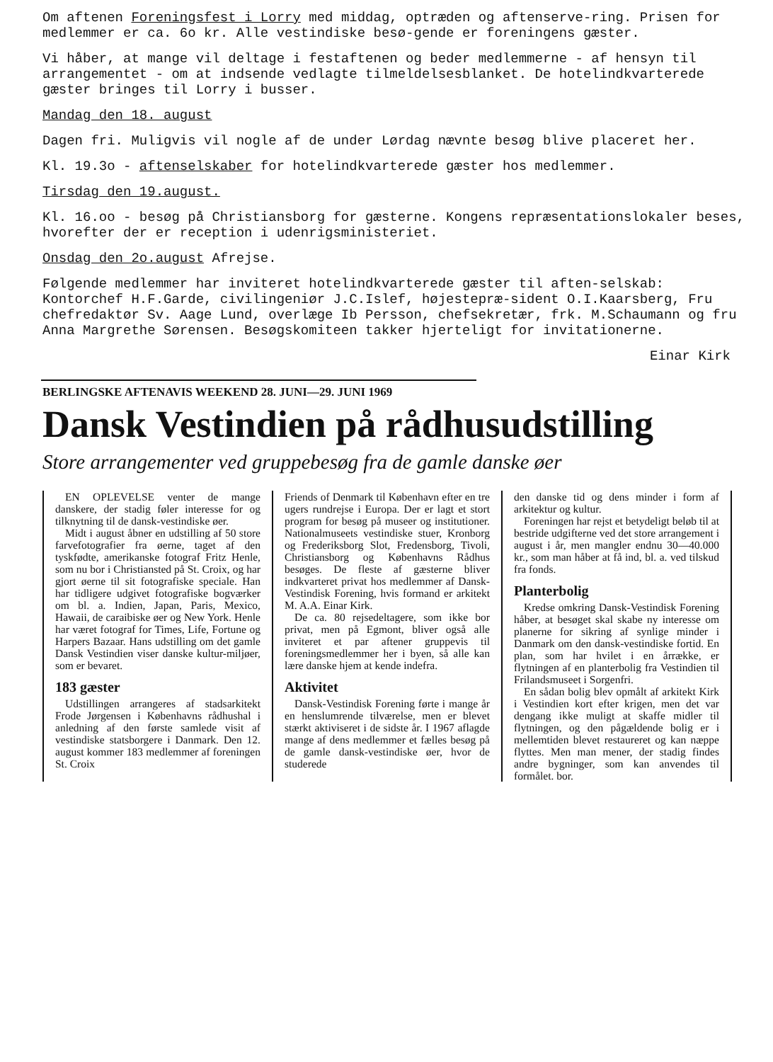Om aftenen Foreningsfest i Lorry med middag, optræden og aftenserve-ring. Prisen for medlemmer er ca. 6o kr. Alle vestindiske besø-gende er foreningens gæster.
Vi håber, at mange vil deltage i festaftenen og beder medlemmerne - af hensyn til arrangementet - om at indsende vedlagte tilmeldelsesblanket. De hotelindkvarterede gæster bringes til Lorry i busser.
Mandag den 18. august
Dagen fri. Muligvis vil nogle af de under Lørdag nævnte besøg blive placeret her.
Kl. 19.3o - aftenselskaber for hotelindkvarterede gæster hos medlemmer.
Tirsdag den 19.august.
Kl. 16.oo - besøg på Christiansborg for gæsterne. Kongens repræsentationslokaler beses, hvorefter der er reception i udenrigsministeriet.
Onsdag den 2o.august Afrejse.
Følgende medlemmer har inviteret hotelindkvarterede gæster til aften-selskab: Kontorchef H.F.Garde, civilingeniør J.C.Islef, højestepræ-sident O.I.Kaarsberg, Fru chefredaktør Sv. Aage Lund, overlæge Ib Persson, chefsekretær, frk. M.Schaumann og fru Anna Margrethe Sørensen. Besøgskomiteen takker hjerteligt for invitationerne.
Einar Kirk
BERLINGSKE AFTENAVIS WEEKEND 28. JUNI—29. JUNI 1969
Dansk Vestindien på rådhusudstilling
Store arrangementer ved gruppebesøg fra de gamle danske øer
EN OPLEVELSE venter de mange danskere, der stadig føler interesse for og tilknytning til de dansk-vestindiske øer.
Midt i august åbner en udstilling af 50 store farvefotografier fra øerne, taget af den tyskfødte, amerikanske fotograf Fritz Henle, som nu bor i Christiansted på St. Croix, og har gjort øerne til sit fotografiske speciale. Han har tidligere udgivet fotografiske bogværker om bl. a. Indien, Japan, Paris, Mexico, Hawaii, de caraibiske øer og New York. Henle har været fotograf for Times, Life, Fortune og Harpers Bazaar. Hans udstilling om det gamle Dansk Vestindien viser danske kultur-miljøer, som er bevaret.
183 gæster
Udstillingen arrangeres af stadsarkitekt Frode Jørgensen i Københavns rådhushal i anledning af den første samlede visit af vestindiske statsborgere i Danmark. Den 12. august kommer 183 medlemmer af foreningen St. Croix
Friends of Denmark til København efter en tre ugers rundrejse i Europa. Der er lagt et stort program for besøg på museer og institutioner. Nationalmuseets vestindiske stuer, Kronborg og Frederiksborg Slot, Fredensborg, Tivoli, Christiansborg og Københavns Rådhus besøges. De fleste af gæsterne bliver indkvarteret privat hos medlemmer af Dansk-Vestindisk Forening, hvis formand er arkitekt M. A.A. Einar Kirk.
De ca. 80 rejsedeltagere, som ikke bor privat, men på Egmont, bliver også alle inviteret et par aftener gruppevis til foreningsmedlemmer her i byen, så alle kan lære danske hjem at kende indefra.
Aktivitet
Dansk-Vestindisk Forening førte i mange år en henslumrende tilværelse, men er blevet stærkt aktiviseret i de sidste år. I 1967 aflagde mange af dens medlemmer et fælles besøg på de gamle dansk-vestindiske øer, hvor de studerede
den danske tid og dens minder i form af arkitektur og kultur.
Foreningen har rejst et betydeligt beløb til at bestride udgifterne ved det store arrangement i august i år, men mangler endnu 30—40.000 kr., som man håber at få ind, bl. a. ved tilskud fra fonds.
Planterbolig
Kredse omkring Dansk-Vestindisk Forening håber, at besøget skal skabe ny interesse om planerne for sikring af synlige minder i Danmark om den dansk-vestindiske fortid. En plan, som har hvilet i en årrække, er flytningen af en planterbolig fra Vestindien til Frilandsmuseet i Sorgenfri.
En sådan bolig blev opmålt af arkitekt Kirk i Vestindien kort efter krigen, men det var dengang ikke muligt at skaffe midler til flytningen, og den pågældende bolig er i mellemtiden blevet restaureret og kan næppe flyttes. Men man mener, der stadig findes andre bygninger, som kan anvendes til formålet. bor.